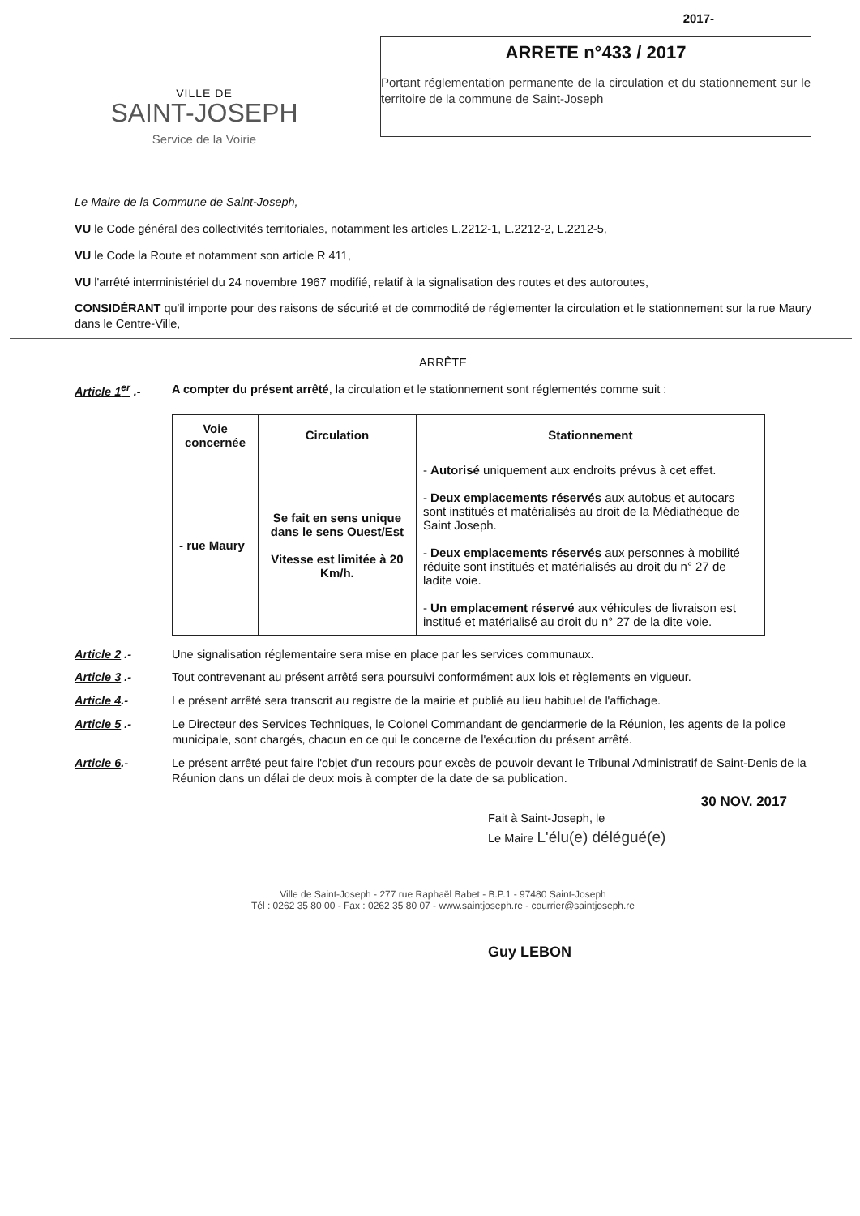2017-
VILLE DE
SAINT-JOSEPH
Service de la Voirie
ARRETE n°433 / 2017
Portant réglementation permanente de la circulation et du stationnement sur le territoire de la commune de Saint-Joseph
Le Maire de la Commune de Saint-Joseph,
VU le Code général des collectivités territoriales, notamment les articles L.2212-1, L.2212-2, L.2212-5,
VU le Code la Route et notamment son article R 411,
VU l'arrêté interministériel du 24 novembre 1967 modifié, relatif à la signalisation des routes et des autoroutes,
CONSIDÉRANT qu'il importe pour des raisons de sécurité et de commodité de réglementer la circulation et le stationnement sur la rue Maury dans le Centre-Ville,
ARRÊTE
Article 1<sup>er</sup> .-
A compter du présent arrêté, la circulation et le stationnement sont réglementés comme suit :
| Voie concernée | Circulation | Stationnement |
| --- | --- | --- |
| - rue Maury | Se fait en sens unique dans le sens Ouest/Est Vitesse est limitée à 20 Km/h. | - Autorisé uniquement aux endroits prévus à cet effet. - Deux emplacements réservés aux autobus et autocars sont institués et matérialisés au droit de la Médiathèque de Saint Joseph. - Deux emplacements réservés aux personnes à mobilité réduite sont institués et matérialisés au droit du n° 27 de ladite voie. - Un emplacement réservé aux véhicules de livraison est institué et matérialisé au droit du n° 27 de la dite voie. |
Article 2 .- Une signalisation réglementaire sera mise en place par les services communaux.
Article 3 .- Tout contrevenant au présent arrêté sera poursuivi conformément aux lois et règlements en vigueur.
Article 4.- Le présent arrêté sera transcrit au registre de la mairie et publié au lieu habituel de l'affichage.
Article 5 .- Le Directeur des Services Techniques, le Colonel Commandant de gendarmerie de la Réunion, les agents de la police municipale, sont chargés, chacun en ce qui le concerne de l'exécution du présent arrêté.
Article 6.- Le présent arrêté peut faire l'objet d'un recours pour excès de pouvoir devant le Tribunal Administratif de Saint-Denis de la Réunion dans un délai de deux mois à compter de la date de sa publication.
30 NOV. 2017
Fait à Saint-Joseph, le
Le Maire L'élu(e) délégué(e)
Ville de Saint-Joseph - 277 rue Raphaël Babet - B.P.1 - 97480 Saint-Joseph
Tél : 0262 35 80 00 - Fax : 0262 35 80 07 - www.saintjoseph.re - courrier@saintjoseph.re
Guy LEBON